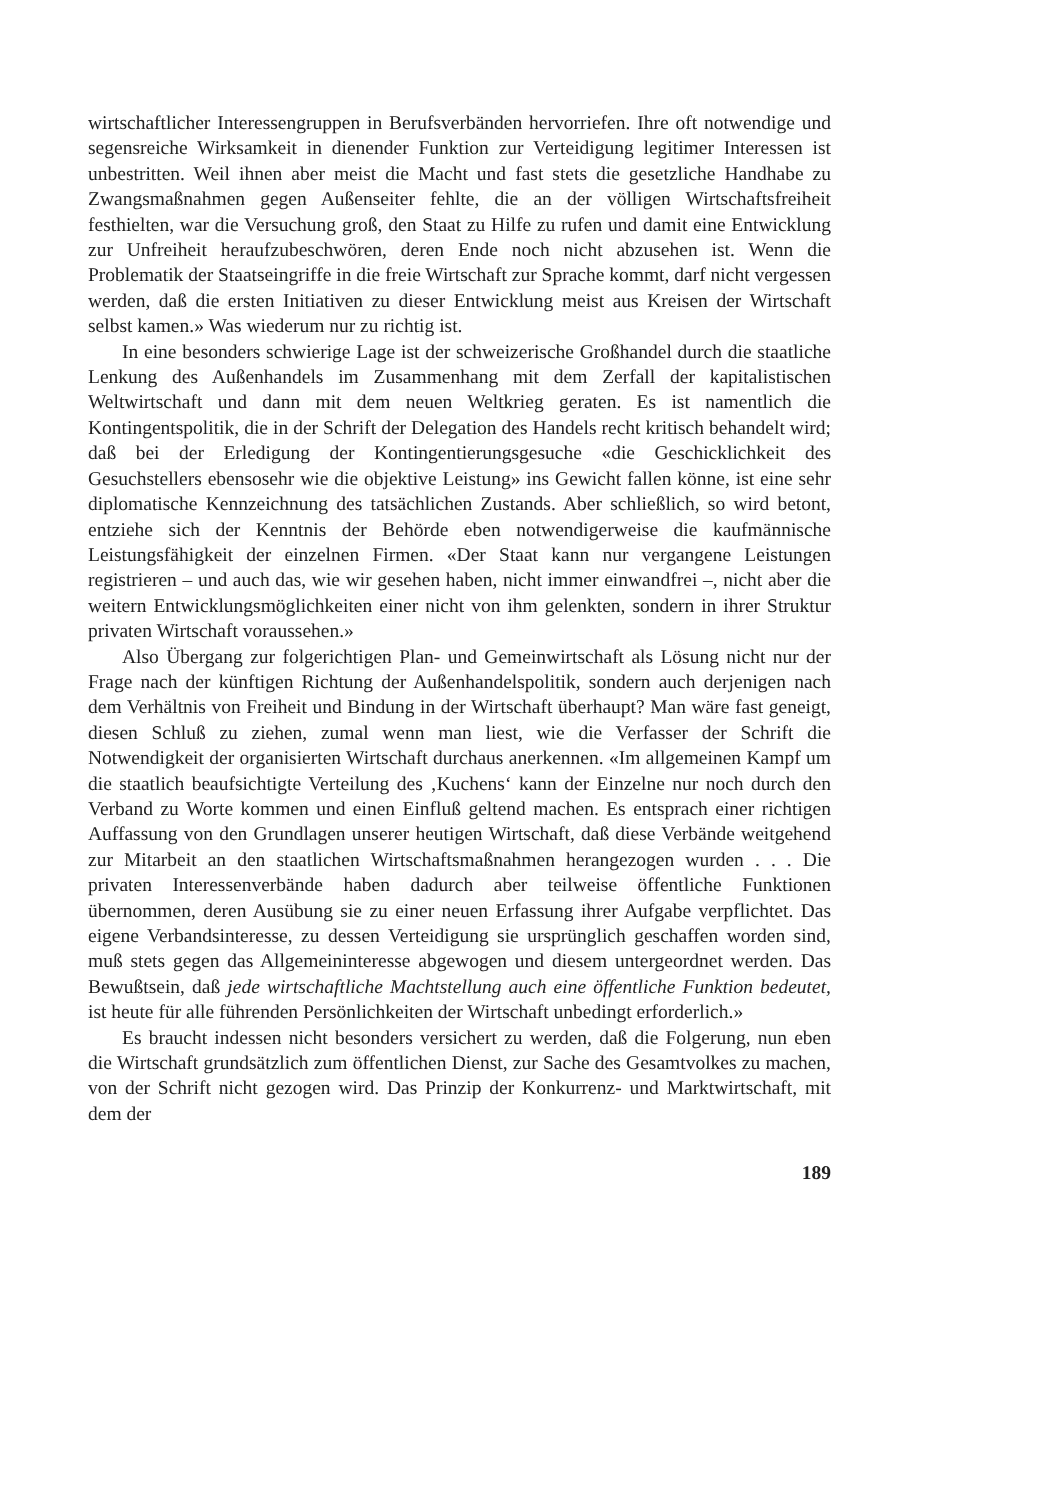wirtschaftlicher Interessengruppen in Berufsverbänden hervorriefen. Ihre oft notwendige und segensreiche Wirksamkeit in dienender Funktion zur Verteidigung legitimer Interessen ist unbestritten. Weil ihnen aber meist die Macht und fast stets die gesetzliche Handhabe zu Zwangsmaßnahmen gegen Außenseiter fehlte, die an der völligen Wirtschaftsfreiheit festhielten, war die Versuchung groß, den Staat zu Hilfe zu rufen und damit eine Entwicklung zur Unfreiheit heraufzubeschwören, deren Ende noch nicht abzusehen ist. Wenn die Problematik der Staatseingriffe in die freie Wirtschaft zur Sprache kommt, darf nicht vergessen werden, daß die ersten Initiativen zu dieser Entwicklung meist aus Kreisen der Wirtschaft selbst kamen.» Was wiederum nur zu richtig ist.
In eine besonders schwierige Lage ist der schweizerische Großhandel durch die staatliche Lenkung des Außenhandels im Zusammenhang mit dem Zerfall der kapitalistischen Weltwirtschaft und dann mit dem neuen Weltkrieg geraten. Es ist namentlich die Kontingentspolitik, die in der Schrift der Delegation des Handels recht kritisch behandelt wird; daß bei der Erledigung der Kontingentierungsgesuche «die Geschicklichkeit des Gesuchstellers ebensosehr wie die objektive Leistung» ins Gewicht fallen könne, ist eine sehr diplomatische Kennzeichnung des tatsächlichen Zustands. Aber schließlich, so wird betont, entziehe sich der Kenntnis der Behörde eben notwendigerweise die kaufmännische Leistungsfähigkeit der einzelnen Firmen. «Der Staat kann nur vergangene Leistungen registrieren – und auch das, wie wir gesehen haben, nicht immer einwandfrei –, nicht aber die weitern Entwicklungsmöglichkeiten einer nicht von ihm gelenkten, sondern in ihrer Struktur privaten Wirtschaft voraussehen.»
Also Übergang zur folgerichtigen Plan- und Gemeinwirtschaft als Lösung nicht nur der Frage nach der künftigen Richtung der Außenhandelspolitik, sondern auch derjenigen nach dem Verhältnis von Freiheit und Bindung in der Wirtschaft überhaupt? Man wäre fast geneigt, diesen Schluß zu ziehen, zumal wenn man liest, wie die Verfasser der Schrift die Notwendigkeit der organisierten Wirtschaft durchaus anerkennen. «Im allgemeinen Kampf um die staatlich beaufsichtigte Verteilung des ‚Kuchens‘ kann der Einzelne nur noch durch den Verband zu Worte kommen und einen Einfluß geltend machen. Es entsprach einer richtigen Auffassung von den Grundlagen unserer heutigen Wirtschaft, daß diese Verbände weitgehend zur Mitarbeit an den staatlichen Wirtschaftsmaßnahmen herangezogen wurden . . . Die privaten Interessenverbände haben dadurch aber teilweise öffentliche Funktionen übernommen, deren Ausübung sie zu einer neuen Erfassung ihrer Aufgabe verpflichtet. Das eigene Verbandsinteresse, zu dessen Verteidigung sie ursprünglich geschaffen worden sind, muß stets gegen das Allgemeininteresse abgewogen und diesem untergeordnet werden. Das Bewußtsein, daß jede wirtschaftliche Machtstellung auch eine öffentliche Funktion bedeutet, ist heute für alle führenden Persönlichkeiten der Wirtschaft unbedingt erforderlich.»
Es braucht indessen nicht besonders versichert zu werden, daß die Folgerung, nun eben die Wirtschaft grundsätzlich zum öffentlichen Dienst, zur Sache des Gesamtvolkes zu machen, von der Schrift nicht gezogen wird. Das Prinzip der Konkurrenz- und Marktwirtschaft, mit dem der
189